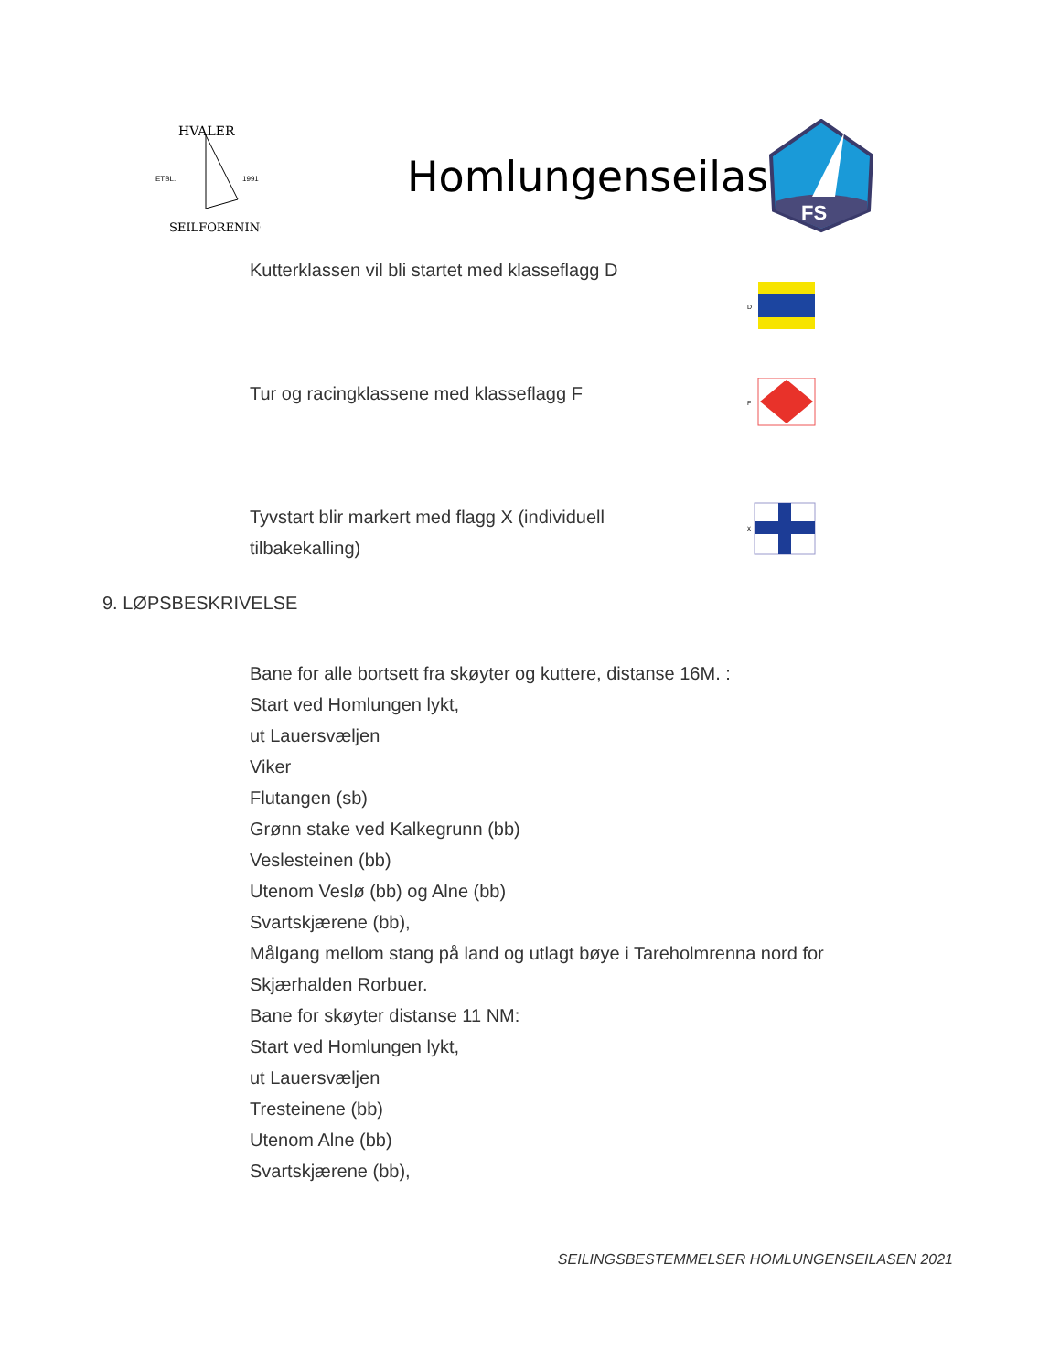HVALER
ETBL.
1991
SEILFORENING
Homlungenseilasen
FS
Kutterklassen vil bli startet med klasseflagg D
D
Tur og racingklassene med klasseflagg F
F
Tyvstart blir markert med flagg X (individuell
tilbakekalling)
x
9. LØPSBESKRIVELSE
Bane for alle bortsett fra skøyter og kuttere, distanse 16M. :
Start ved Homlungen lykt,
ut Lauersvæljen
Viker
Flutangen (sb)
Grønn stake ved Kalkegrunn (bb)
Veslesteinen (bb)
Utenom Veslø (bb) og Alne (bb)
Svartskjærene (bb),
Målgang mellom stang på land og utlagt bøye i Tareholmrenna nord for
Skjærhalden Rorbuer.
Bane for skøyter distanse 11 NM:
Start ved Homlungen lykt,
ut Lauersvæljen
Tresteinene (bb)
Utenom Alne (bb)
Svartskjærene (bb),
SEILINGSBESTEMMELSER HOMLUNGENSEILASEN 2021